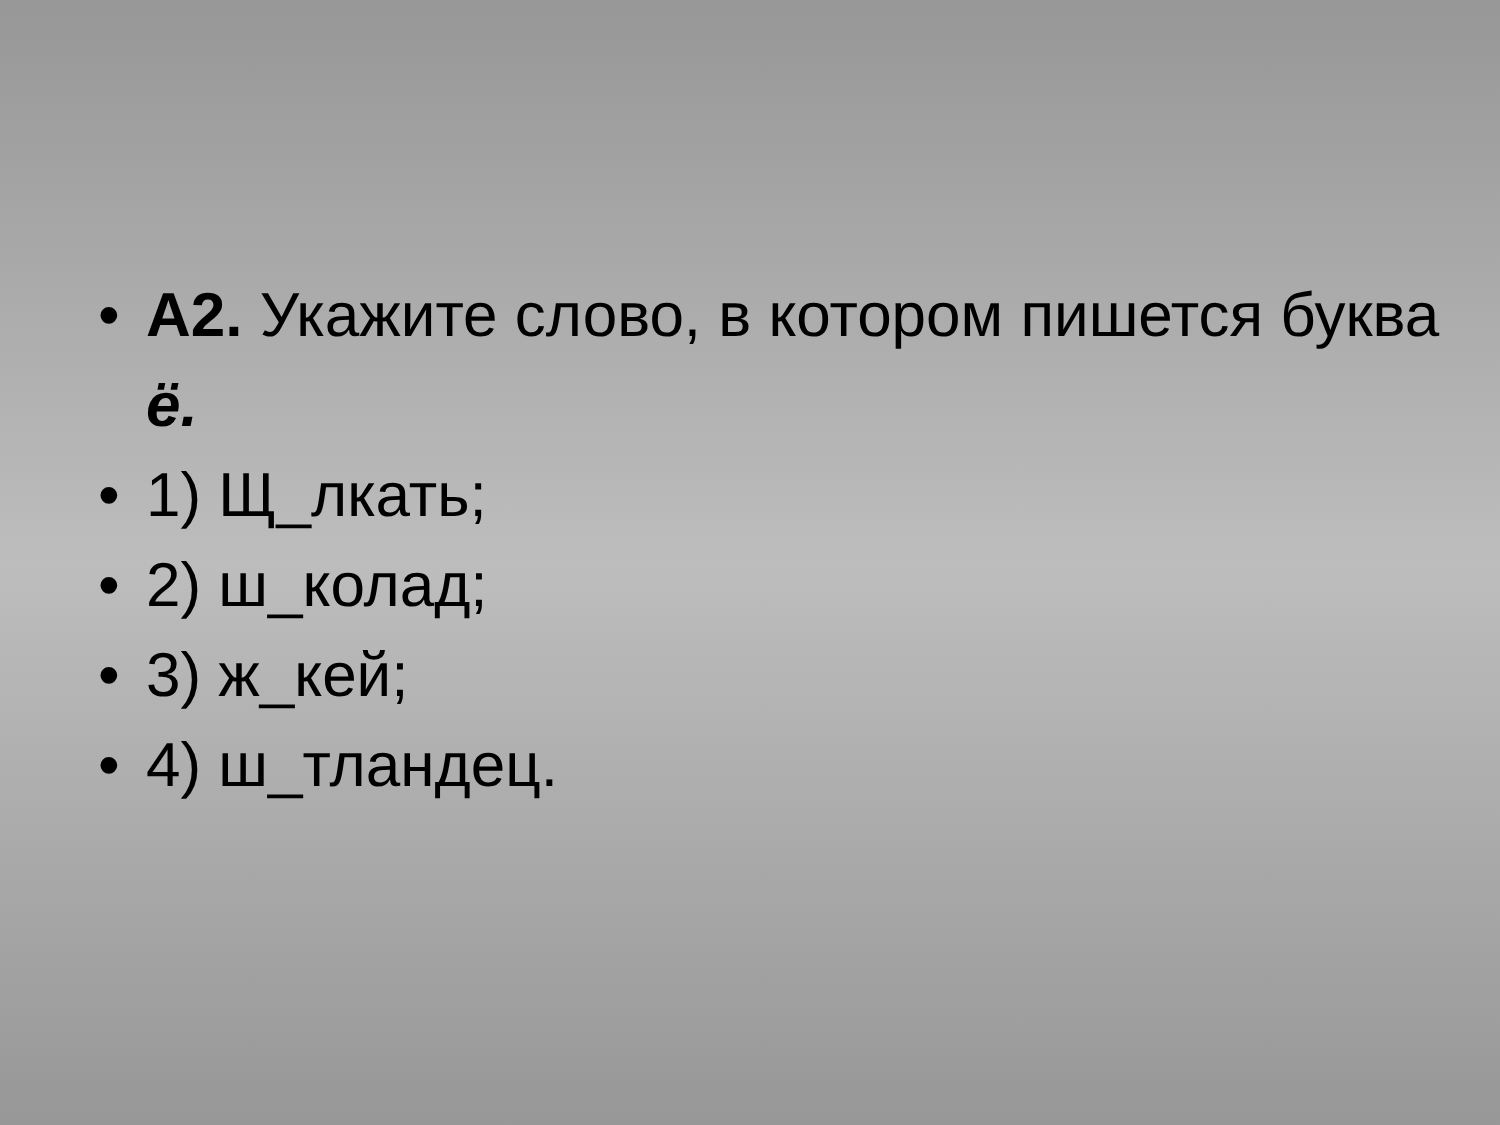• А2. Укажите слово, в котором пишется буква ё.
• 1) Щ_лкать;
• 2) ш_колад;
• 3) ж_кей;
• 4) ш_тландец.